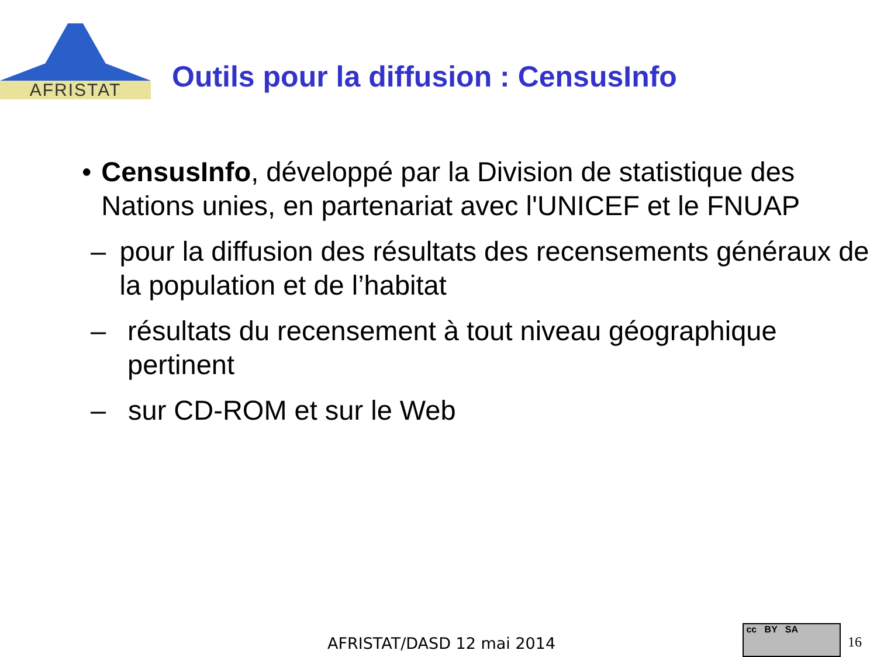AFRISTAT
Outils pour la diffusion : CensusInfo
• CensusInfo, développé par la Division de statistique des Nations unies, en partenariat avec l'UNICEF et le FNUAP
– pour la diffusion des résultats des recensements généraux de la population et de l’habitat
– résultats du recensement à tout niveau géographique pertinent
– sur CD-ROM et sur le Web
AFRISTAT/DASD 12 mai 2014
cc BY SA
16